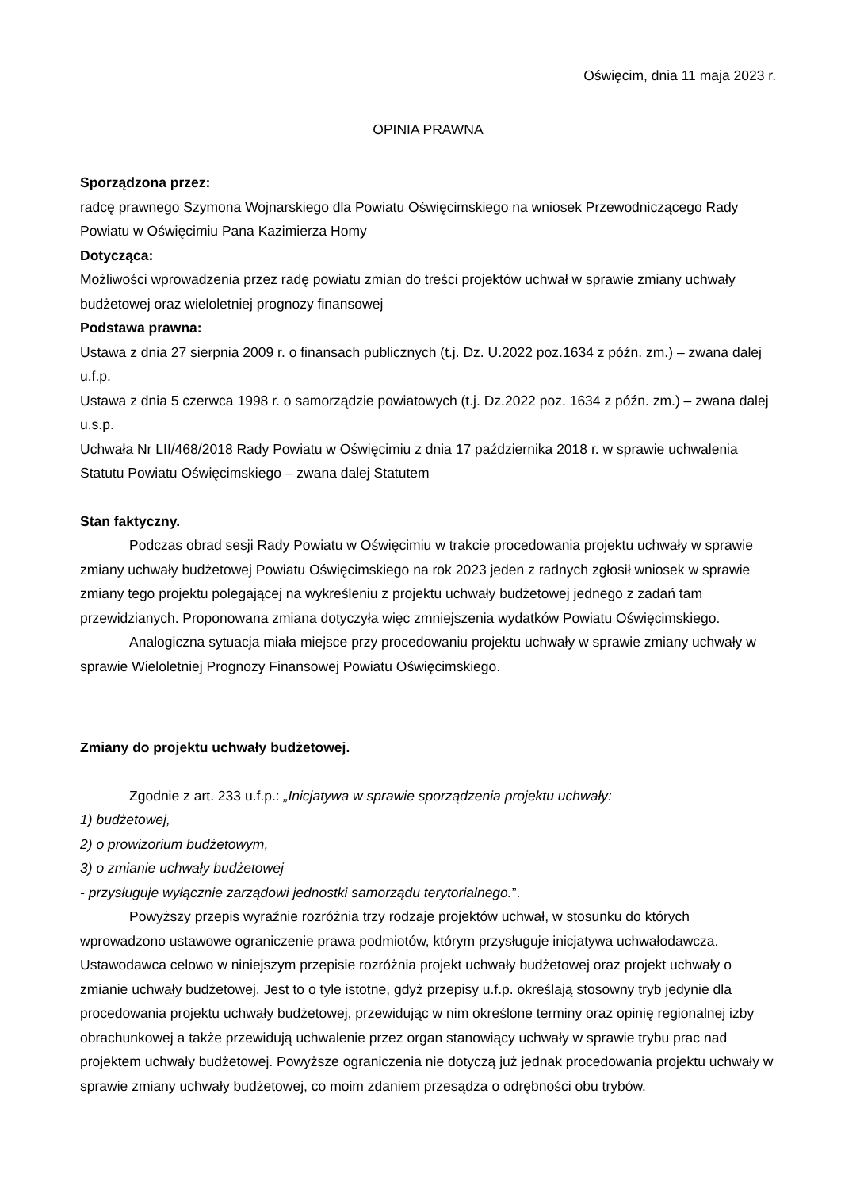Oświęcim, dnia 11 maja 2023 r.
OPINIA PRAWNA
Sporządzona przez:
radcę prawnego Szymona Wojnarskiego dla Powiatu Oświęcimskiego na wniosek Przewodniczącego Rady Powiatu w Oświęcimiu Pana Kazimierza Homy
Dotycząca:
Możliwości wprowadzenia przez radę powiatu zmian do treści projektów uchwał w sprawie zmiany uchwały budżetowej oraz wieloletniej prognozy finansowej
Podstawa prawna:
Ustawa z dnia 27 sierpnia 2009 r. o finansach publicznych (t.j. Dz. U.2022 poz.1634 z późn. zm.) – zwana dalej u.f.p.
Ustawa z dnia 5 czerwca 1998 r. o samorządzie powiatowych (t.j. Dz.2022 poz. 1634 z późn. zm.) – zwana dalej u.s.p.
Uchwała Nr LII/468/2018 Rady Powiatu w Oświęcimiu z dnia 17 października 2018 r. w sprawie uchwalenia Statutu Powiatu Oświęcimskiego – zwana dalej Statutem
Stan faktyczny.
Podczas obrad sesji Rady Powiatu w Oświęcimiu w trakcie procedowania projektu uchwały w sprawie zmiany uchwały budżetowej Powiatu Oświęcimskiego na rok 2023 jeden z radnych zgłosił wniosek w sprawie zmiany tego projektu polegającej na wykreśleniu z projektu uchwały budżetowej jednego z zadań tam przewidzianych. Proponowana zmiana dotyczyła więc zmniejszenia wydatków Powiatu Oświęcimskiego.
Analogiczna sytuacja miała miejsce przy procedowaniu projektu uchwały w sprawie zmiany uchwały w sprawie Wieloletniej Prognozy Finansowej Powiatu Oświęcimskiego.
Zmiany do projektu uchwały budżetowej.
Zgodnie z art. 233 u.f.p.: „Inicjatywa w sprawie sporządzenia projektu uchwały:
1) budżetowej,
2) o prowizorium budżetowym,
3) o zmianie uchwały budżetowej
- przysługuje wyłącznie zarządowi jednostki samorządu terytorialnego.”.
Powyższy przepis wyraźnie rozróżnia trzy rodzaje projektów uchwał, w stosunku do których wprowadzono ustawowe ograniczenie prawa podmiotów, którym przysługuje inicjatywa uchwałodawcza. Ustawodawca celowo w niniejszym przepisie rozróżnia projekt uchwały budżetowej oraz projekt uchwały o zmianie uchwały budżetowej. Jest to o tyle istotne, gdyż przepisy u.f.p. określają stosowny tryb jedynie dla procedowania projektu uchwały budżetowej, przewidując w nim określone terminy oraz opinię regionalnej izby obrachunkowej a także przewidują uchwalenie przez organ stanowiący uchwały w sprawie trybu prac nad projektem uchwały budżetowej. Powyższe ograniczenia nie dotyczą już jednak procedowania projektu uchwały w sprawie zmiany uchwały budżetowej, co moim zdaniem przesądza o odrębności obu trybów.